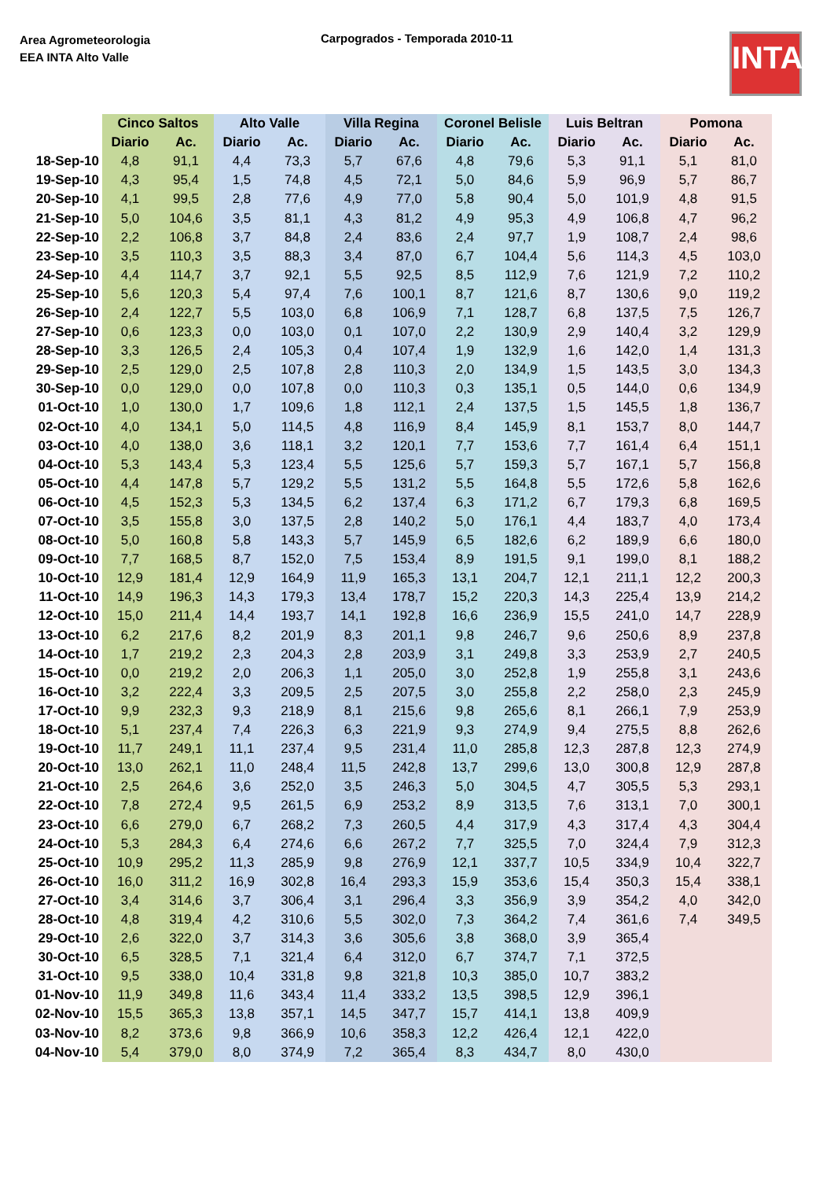Area Agrometeorologia
EEA INTA Alto Valle
Carpogrados - Temporada 2010-11
INTA
| | Cinco Saltos | | Alto Valle | | Villa Regina | | Coronel Belisle | | Luis Beltran | | Pomona | |
| --- | --- | --- | --- | --- | --- | --- | --- | --- | --- | --- | --- | --- |
| | Diario | Ac. | Diario | Ac. | Diario | Ac. | Diario | Ac. | Diario | Ac. | Diario | Ac. |
| 18-Sep-10 | 4,8 | 91,1 | 4,4 | 73,3 | 5,7 | 67,6 | 4,8 | 79,6 | 5,3 | 91,1 | 5,1 | 81,0 |
| 19-Sep-10 | 4,3 | 95,4 | 1,5 | 74,8 | 4,5 | 72,1 | 5,0 | 84,6 | 5,9 | 96,9 | 5,7 | 86,7 |
| 20-Sep-10 | 4,1 | 99,5 | 2,8 | 77,6 | 4,9 | 77,0 | 5,8 | 90,4 | 5,0 | 101,9 | 4,8 | 91,5 |
| 21-Sep-10 | 5,0 | 104,6 | 3,5 | 81,1 | 4,3 | 81,2 | 4,9 | 95,3 | 4,9 | 106,8 | 4,7 | 96,2 |
| 22-Sep-10 | 2,2 | 106,8 | 3,7 | 84,8 | 2,4 | 83,6 | 2,4 | 97,7 | 1,9 | 108,7 | 2,4 | 98,6 |
| 23-Sep-10 | 3,5 | 110,3 | 3,5 | 88,3 | 3,4 | 87,0 | 6,7 | 104,4 | 5,6 | 114,3 | 4,5 | 103,0 |
| 24-Sep-10 | 4,4 | 114,7 | 3,7 | 92,1 | 5,5 | 92,5 | 8,5 | 112,9 | 7,6 | 121,9 | 7,2 | 110,2 |
| 25-Sep-10 | 5,6 | 120,3 | 5,4 | 97,4 | 7,6 | 100,1 | 8,7 | 121,6 | 8,7 | 130,6 | 9,0 | 119,2 |
| 26-Sep-10 | 2,4 | 122,7 | 5,5 | 103,0 | 6,8 | 106,9 | 7,1 | 128,7 | 6,8 | 137,5 | 7,5 | 126,7 |
| 27-Sep-10 | 0,6 | 123,3 | 0,0 | 103,0 | 0,1 | 107,0 | 2,2 | 130,9 | 2,9 | 140,4 | 3,2 | 129,9 |
| 28-Sep-10 | 3,3 | 126,5 | 2,4 | 105,3 | 0,4 | 107,4 | 1,9 | 132,9 | 1,6 | 142,0 | 1,4 | 131,3 |
| 29-Sep-10 | 2,5 | 129,0 | 2,5 | 107,8 | 2,8 | 110,3 | 2,0 | 134,9 | 1,5 | 143,5 | 3,0 | 134,3 |
| 30-Sep-10 | 0,0 | 129,0 | 0,0 | 107,8 | 0,0 | 110,3 | 0,3 | 135,1 | 0,5 | 144,0 | 0,6 | 134,9 |
| 01-Oct-10 | 1,0 | 130,0 | 1,7 | 109,6 | 1,8 | 112,1 | 2,4 | 137,5 | 1,5 | 145,5 | 1,8 | 136,7 |
| 02-Oct-10 | 4,0 | 134,1 | 5,0 | 114,5 | 4,8 | 116,9 | 8,4 | 145,9 | 8,1 | 153,7 | 8,0 | 144,7 |
| 03-Oct-10 | 4,0 | 138,0 | 3,6 | 118,1 | 3,2 | 120,1 | 7,7 | 153,6 | 7,7 | 161,4 | 6,4 | 151,1 |
| 04-Oct-10 | 5,3 | 143,4 | 5,3 | 123,4 | 5,5 | 125,6 | 5,7 | 159,3 | 5,7 | 167,1 | 5,7 | 156,8 |
| 05-Oct-10 | 4,4 | 147,8 | 5,7 | 129,2 | 5,5 | 131,2 | 5,5 | 164,8 | 5,5 | 172,6 | 5,8 | 162,6 |
| 06-Oct-10 | 4,5 | 152,3 | 5,3 | 134,5 | 6,2 | 137,4 | 6,3 | 171,2 | 6,7 | 179,3 | 6,8 | 169,5 |
| 07-Oct-10 | 3,5 | 155,8 | 3,0 | 137,5 | 2,8 | 140,2 | 5,0 | 176,1 | 4,4 | 183,7 | 4,0 | 173,4 |
| 08-Oct-10 | 5,0 | 160,8 | 5,8 | 143,3 | 5,7 | 145,9 | 6,5 | 182,6 | 6,2 | 189,9 | 6,6 | 180,0 |
| 09-Oct-10 | 7,7 | 168,5 | 8,7 | 152,0 | 7,5 | 153,4 | 8,9 | 191,5 | 9,1 | 199,0 | 8,1 | 188,2 |
| 10-Oct-10 | 12,9 | 181,4 | 12,9 | 164,9 | 11,9 | 165,3 | 13,1 | 204,7 | 12,1 | 211,1 | 12,2 | 200,3 |
| 11-Oct-10 | 14,9 | 196,3 | 14,3 | 179,3 | 13,4 | 178,7 | 15,2 | 220,3 | 14,3 | 225,4 | 13,9 | 214,2 |
| 12-Oct-10 | 15,0 | 211,4 | 14,4 | 193,7 | 14,1 | 192,8 | 16,6 | 236,9 | 15,5 | 241,0 | 14,7 | 228,9 |
| 13-Oct-10 | 6,2 | 217,6 | 8,2 | 201,9 | 8,3 | 201,1 | 9,8 | 246,7 | 9,6 | 250,6 | 8,9 | 237,8 |
| 14-Oct-10 | 1,7 | 219,2 | 2,3 | 204,3 | 2,8 | 203,9 | 3,1 | 249,8 | 3,3 | 253,9 | 2,7 | 240,5 |
| 15-Oct-10 | 0,0 | 219,2 | 2,0 | 206,3 | 1,1 | 205,0 | 3,0 | 252,8 | 1,9 | 255,8 | 3,1 | 243,6 |
| 16-Oct-10 | 3,2 | 222,4 | 3,3 | 209,5 | 2,5 | 207,5 | 3,0 | 255,8 | 2,2 | 258,0 | 2,3 | 245,9 |
| 17-Oct-10 | 9,9 | 232,3 | 9,3 | 218,9 | 8,1 | 215,6 | 9,8 | 265,6 | 8,1 | 266,1 | 7,9 | 253,9 |
| 18-Oct-10 | 5,1 | 237,4 | 7,4 | 226,3 | 6,3 | 221,9 | 9,3 | 274,9 | 9,4 | 275,5 | 8,8 | 262,6 |
| 19-Oct-10 | 11,7 | 249,1 | 11,1 | 237,4 | 9,5 | 231,4 | 11,0 | 285,8 | 12,3 | 287,8 | 12,3 | 274,9 |
| 20-Oct-10 | 13,0 | 262,1 | 11,0 | 248,4 | 11,5 | 242,8 | 13,7 | 299,6 | 13,0 | 300,8 | 12,9 | 287,8 |
| 21-Oct-10 | 2,5 | 264,6 | 3,6 | 252,0 | 3,5 | 246,3 | 5,0 | 304,5 | 4,7 | 305,5 | 5,3 | 293,1 |
| 22-Oct-10 | 7,8 | 272,4 | 9,5 | 261,5 | 6,9 | 253,2 | 8,9 | 313,5 | 7,6 | 313,1 | 7,0 | 300,1 |
| 23-Oct-10 | 6,6 | 279,0 | 6,7 | 268,2 | 7,3 | 260,5 | 4,4 | 317,9 | 4,3 | 317,4 | 4,3 | 304,4 |
| 24-Oct-10 | 5,3 | 284,3 | 6,4 | 274,6 | 6,6 | 267,2 | 7,7 | 325,5 | 7,0 | 324,4 | 7,9 | 312,3 |
| 25-Oct-10 | 10,9 | 295,2 | 11,3 | 285,9 | 9,8 | 276,9 | 12,1 | 337,7 | 10,5 | 334,9 | 10,4 | 322,7 |
| 26-Oct-10 | 16,0 | 311,2 | 16,9 | 302,8 | 16,4 | 293,3 | 15,9 | 353,6 | 15,4 | 350,3 | 15,4 | 338,1 |
| 27-Oct-10 | 3,4 | 314,6 | 3,7 | 306,4 | 3,1 | 296,4 | 3,3 | 356,9 | 3,9 | 354,2 | 4,0 | 342,0 |
| 28-Oct-10 | 4,8 | 319,4 | 4,2 | 310,6 | 5,5 | 302,0 | 7,3 | 364,2 | 7,4 | 361,6 | 7,4 | 349,5 |
| 29-Oct-10 | 2,6 | 322,0 | 3,7 | 314,3 | 3,6 | 305,6 | 3,8 | 368,0 | 3,9 | 365,4 | | |
| 30-Oct-10 | 6,5 | 328,5 | 7,1 | 321,4 | 6,4 | 312,0 | 6,7 | 374,7 | 7,1 | 372,5 | | |
| 31-Oct-10 | 9,5 | 338,0 | 10,4 | 331,8 | 9,8 | 321,8 | 10,3 | 385,0 | 10,7 | 383,2 | | |
| 01-Nov-10 | 11,9 | 349,8 | 11,6 | 343,4 | 11,4 | 333,2 | 13,5 | 398,5 | 12,9 | 396,1 | | |
| 02-Nov-10 | 15,5 | 365,3 | 13,8 | 357,1 | 14,5 | 347,7 | 15,7 | 414,1 | 13,8 | 409,9 | | |
| 03-Nov-10 | 8,2 | 373,6 | 9,8 | 366,9 | 10,6 | 358,3 | 12,2 | 426,4 | 12,1 | 422,0 | | |
| 04-Nov-10 | 5,4 | 379,0 | 8,0 | 374,9 | 7,2 | 365,4 | 8,3 | 434,7 | 8,0 | 430,0 | | |